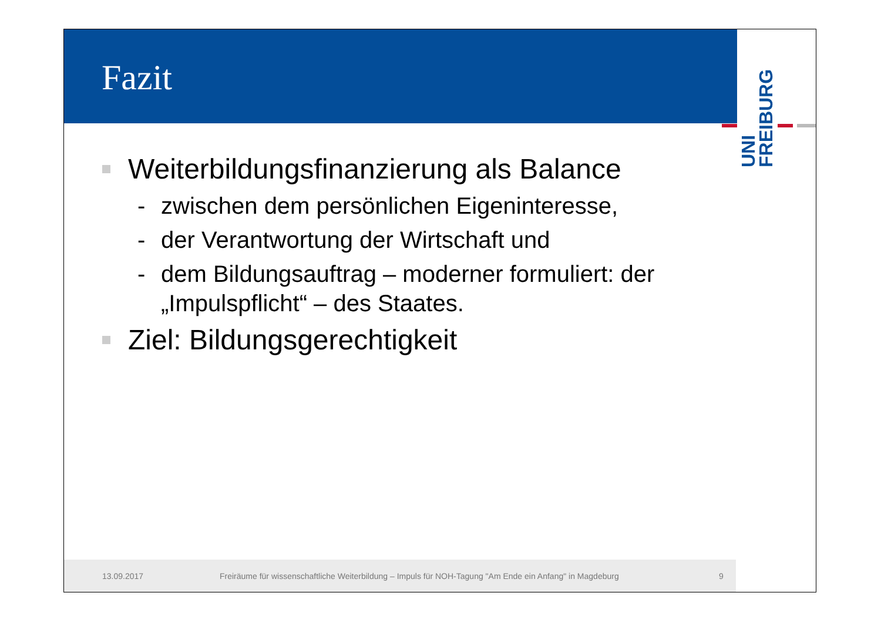Fazit
UNI
FREIBURG
Weiterbildungsfinanzierung als Balance
- zwischen dem persönlichen Eigeninteresse,
- der Verantwortung der Wirtschaft und
- dem Bildungsauftrag – moderner formuliert: der
„Impulspflicht“ – des Staates.
Ziel: Bildungsgerechtigkeit
13.09.2017 Freiräume für wissenschaftliche Weiterbildung – Impuls für NOH-Tagung "Am Ende ein Anfang" in Magdeburg 9